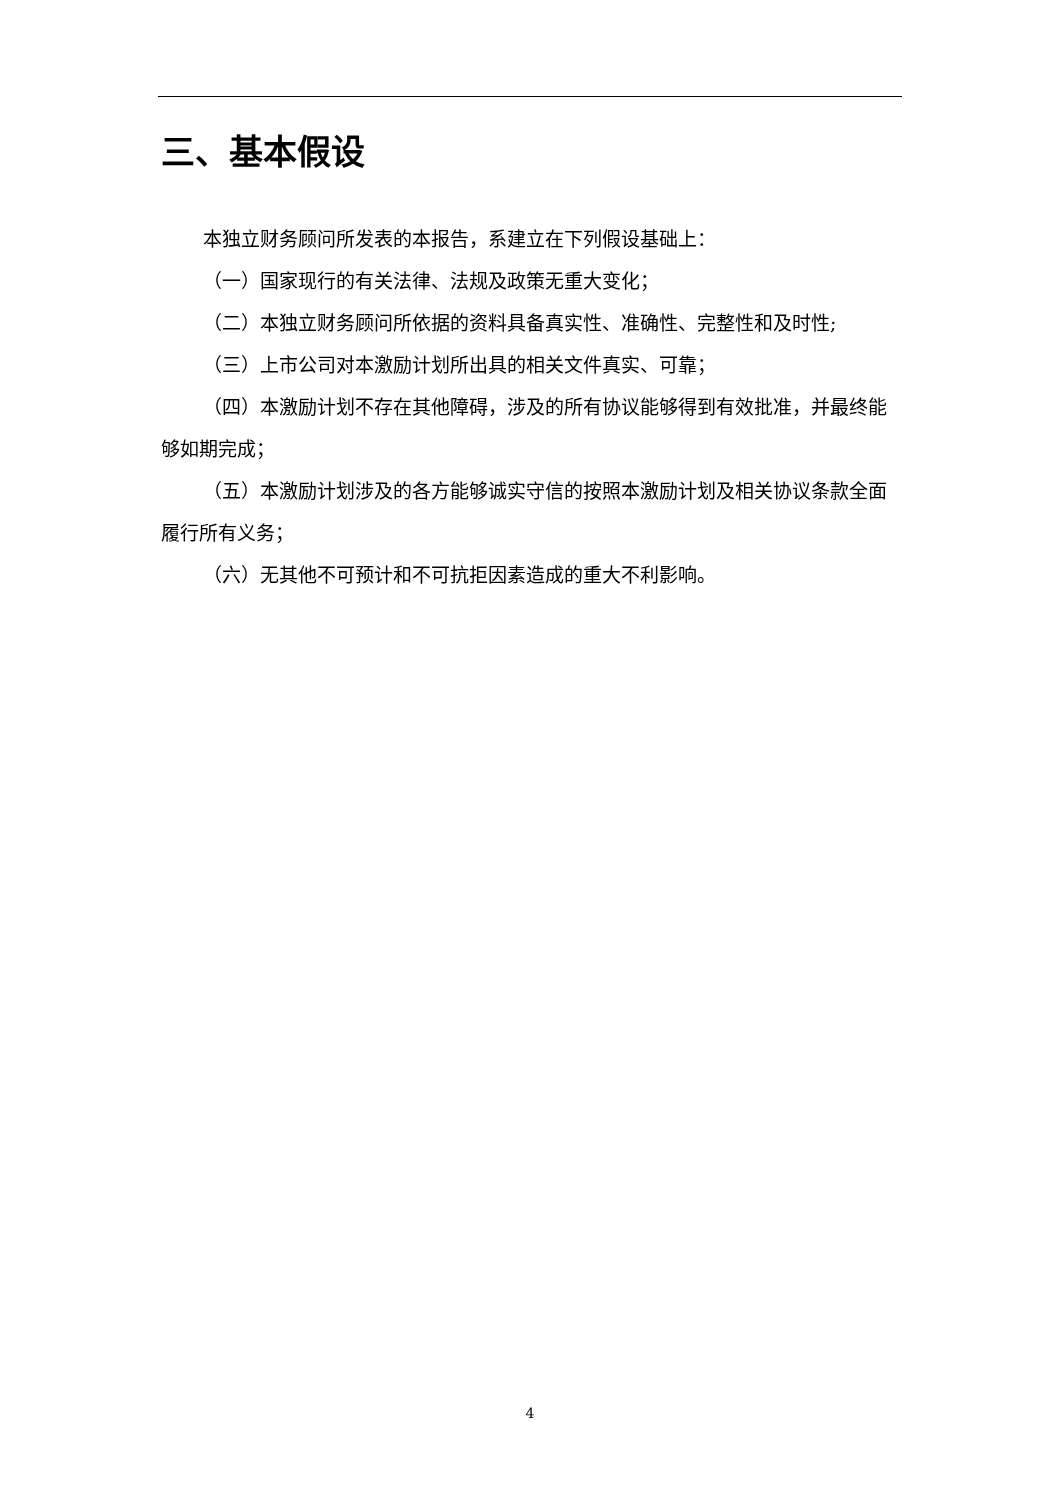三、基本假设
本独立财务顾问所发表的本报告，系建立在下列假设基础上：
（一）国家现行的有关法律、法规及政策无重大变化；
（二）本独立财务顾问所依据的资料具备真实性、准确性、完整性和及时性;
（三）上市公司对本激励计划所出具的相关文件真实、可靠；
（四）本激励计划不存在其他障碍，涉及的所有协议能够得到有效批准，并最终能够如期完成；
（五）本激励计划涉及的各方能够诚实守信的按照本激励计划及相关协议条款全面履行所有义务；
（六）无其他不可预计和不可抗拒因素造成的重大不利影响。
4